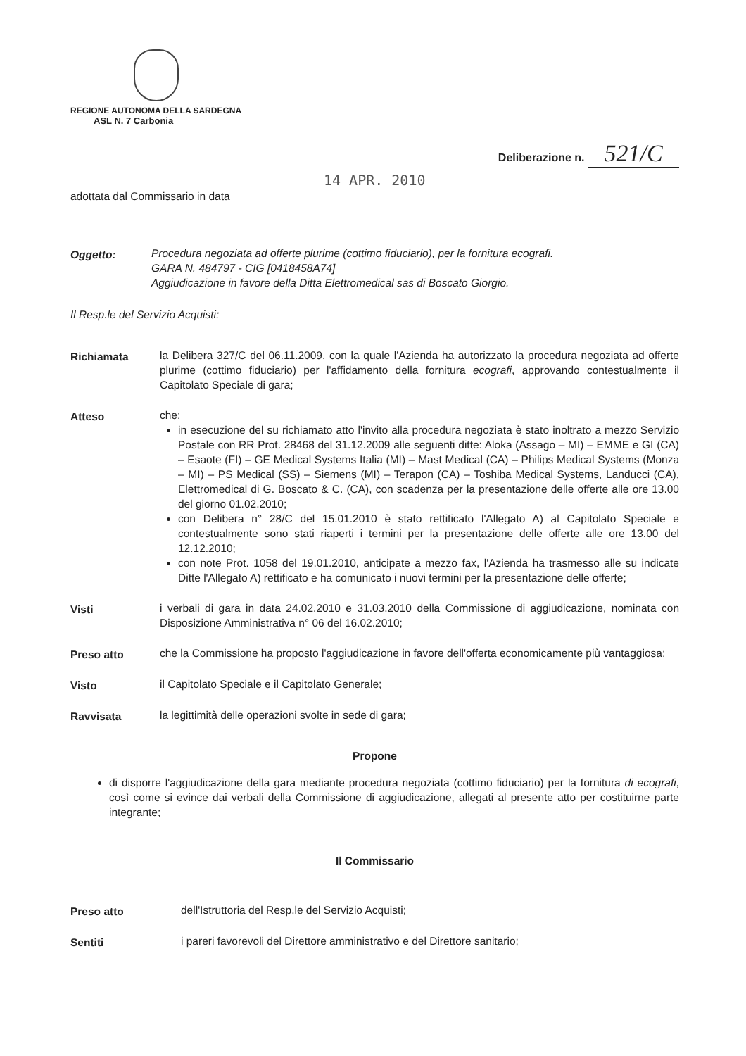REGIONE AUTONOMA DELLA SARDEGNA
ASL N. 7 Carbonia
Deliberazione n. 521/C
14 APR. 2010
adottata dal Commissario in data
Oggetto:
Procedura negoziata ad offerte plurime (cottimo fiduciario), per la fornitura ecografi.
GARA N. 484797 - CIG [0418458A74]
Aggiudicazione in favore della Ditta Elettromedical sas di Boscato Giorgio.
Il Resp.le del Servizio Acquisti:
Richiamata
la Delibera 327/C del 06.11.2009, con la quale l'Azienda ha autorizzato la procedura negoziata ad offerte plurime (cottimo fiduciario) per l'affidamento della fornitura ecografi, approvando contestualmente il Capitolato Speciale di gara;
Atteso
che:
in esecuzione del su richiamato atto l'invito alla procedura negoziata è stato inoltrato a mezzo Servizio Postale con RR Prot. 28468 del 31.12.2009 alle seguenti ditte: Aloka (Assago – MI) – EMME e GI (CA) – Esaote (FI) – GE Medical Systems Italia (MI) – Mast Medical (CA) – Philips Medical Systems (Monza – MI) – PS Medical (SS) – Siemens (MI) – Terapon (CA) – Toshiba Medical Systems, Landucci (CA), Elettromedical di G. Boscato & C. (CA), con scadenza per la presentazione delle offerte alle ore 13.00 del giorno 01.02.2010;
con Delibera n° 28/C del 15.01.2010 è stato rettificato l'Allegato A) al Capitolato Speciale e contestualmente sono stati riaperti i termini per la presentazione delle offerte alle ore 13.00 del 12.12.2010;
con note Prot. 1058 del 19.01.2010, anticipate a mezzo fax, l'Azienda ha trasmesso alle su indicate Ditte l'Allegato A) rettificato e ha comunicato i nuovi termini per la presentazione delle offerte;
Visti
i verbali di gara in data 24.02.2010 e 31.03.2010 della Commissione di aggiudicazione, nominata con Disposizione Amministrativa n° 06 del 16.02.2010;
Preso atto
che la Commissione ha proposto l'aggiudicazione in favore dell'offerta economicamente più vantaggiosa;
Visto
il Capitolato Speciale e il Capitolato Generale;
Ravvisata
la legittimità delle operazioni svolte in sede di gara;
Propone
di disporre l'aggiudicazione della gara mediante procedura negoziata (cottimo fiduciario) per la fornitura di ecografi, così come si evince dai verbali della Commissione di aggiudicazione, allegati al presente atto per costituirne parte integrante;
Il Commissario
Preso atto
dell'Istruttoria del Resp.le del Servizio Acquisti;
Sentiti
i pareri favorevoli del Direttore amministrativo e del Direttore sanitario;